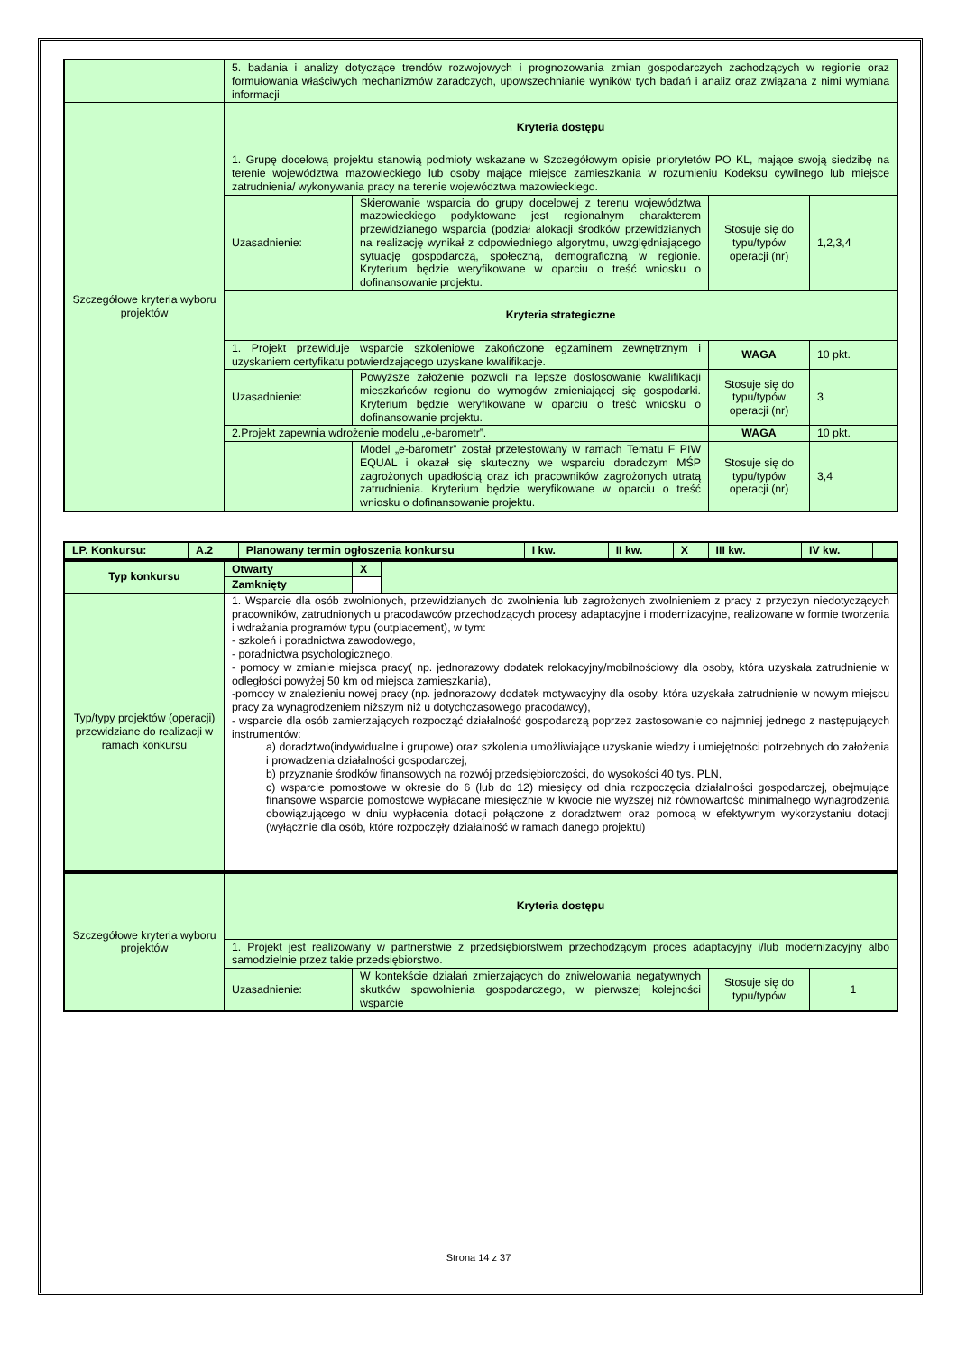| | 5. badania i analizy dotyczące trendów rozwojowych i prognozowania zmian gospodarczych zachodzących w regionie oraz formułowania właściwych mechanizmów zaradczych, upowszechnianie wyników tych badań i analiz oraz związana z nimi wymiana informacji | | | |
| Szczegółowe kryteria wyboru projektów | Kryteria dostępu | | | |
| | 1. Grupę docelową projektu stanowią podmioty wskazane w Szczegółowym opisie priorytetów PO KL, mające swoją siedzibę na terenie województwa mazowieckiego lub osoby mające miejsce zamieszkania w rozumieniu Kodeksu cywilnego lub miejsce zatrudnienia/ wykonywania pracy na terenie województwa mazowieckiego. | | | |
| | Uzasadnienie: | Skierowanie wsparcia do grupy docelowej z terenu województwa mazowieckiego podyktowane jest regionalnym charakterem przewidzianego wsparcia (podział alokacji środków przewidzianych na realizację wynikał z odpowiedniego algorytmu, uwzględniającego sytuację gospodarczą, społeczną, demograficzną w regionie. Kryterium będzie weryfikowane w oparciu o treść wniosku o dofinansowanie projektu. | Stosuje się do typu/typów operacji (nr) | 1,2,3,4 |
| | Kryteria strategiczne | | | |
| | 1. Projekt przewiduje wsparcie szkoleniowe zakończone egzaminem zewnętrznym i uzyskaniem certyfikatu potwierdzającego uzyskane kwalifikacje. | | WAGA | 10 pkt. |
| | Uzasadnienie: | Powyższe założenie pozwoli na lepsze dostosowanie kwalifikacji mieszkańców regionu do wymogów zmieniającej się gospodarki. Kryterium będzie weryfikowane w oparciu o treść wniosku o dofinansowanie projektu. | Stosuje się do typu/typów operacji (nr) | 3 |
| | 2.Projekt zapewnia wdrożenie modelu „e-barometr”. | | WAGA | 10 pkt. |
| | | Model „e-barometr” został przetestowany w ramach Tematu F PIW EQUAL i okazał się skuteczny we wsparciu doradczym MŚP zagrożonych upadłością oraz ich pracowników zagrożonych utratą zatrudnienia. Kryterium będzie weryfikowane w oparciu o treść wniosku o dofinansowanie projektu. | Stosuje się do typu/typów operacji (nr) | 3,4 |
| LP. Konkursu: | A.2 | Planowany termin ogłoszenia konkursu | I kw. | | II kw. | X | III kw. | | IV kw. | |
| Typ konkursu | Otwarty | X | |
| | Zamknięty | | |
| Typ/typy projektów (operacji) przewidziane do realizacji w ramach konkursu | 1. Wsparcie dla osób zwolnionych, przewidzianych do zwolnienia lub zagrożonych zwolnieniem z pracy z przyczyn niedotyczących pracowników, zatrudnionych u pracodawców przechodzących procesy adaptacyjne i modernizacyjne, realizowane w formie tworzenia i wdrażania programów typu (outplacement), w tym: - szkoleń i poradnictwa zawodowego, - poradnictwa psychologicznego, - pomocy w zmianie miejsca pracy( np. jednorazowy dodatek relokacyjny/mobilnościowy dla osoby, która uzyskała zatrudnienie w odległości powyżej 50 km od miejsca zamieszkania), -pomocy w znalezieniu nowej pracy (np. jednorazowy dodatek motywacyjny dla osoby, która uzyskała zatrudnienie w nowym miejscu pracy za wynagrodzeniem niższym niż u dotychczasowego pracodawcy), - wsparcie dla osób zamierzających rozpocząć działalność gospodarczą poprzez zastosowanie co najmniej jednego z następujących instrumentów: a) doradztwo(indywidualne i grupowe) oraz szkolenia umożliwiające uzyskanie wiedzy i umiejętności potrzebnych do założenia i prowadzenia działalności gospodarczej, b) przyznanie środków finansowych na rozwój przedsiębiorczości, do wysokości 40 tys. PLN, c) wsparcie pomostowe w okresie do 6 (lub do 12) miesięcy od dnia rozpoczęcia działalności gospodarczej, obejmujące finansowe wsparcie pomostowe wypłacane miesięcznie w kwocie nie wyższej niż równowartość minimalnego wynagrodzenia obowiązującego w dniu wypłacenia dotacji połączone z doradztwem oraz pomocą w efektywnym wykorzystaniu dotacji (wyłącznie dla osób, które rozpoczęły działalność w ramach danego projektu) | | |
| Szczegółowe kryteria wyboru projektów | Kryteria dostępu | | | |
| | 1. Projekt jest realizowany w partnerstwie z przedsiębiorstwem przechodzącym proces adaptacyjny i/lub modernizacyjny albo samodzielnie przez takie przedsiębiorstwo. | | | |
| | Uzasadnienie: | W kontekście działań zmierzających do zniwelowania negatywnych skutków spowolnienia gospodarczego, w pierwszej kolejności wsparcie | Stosuje się do typu/typów | 1 |
Strona 14 z 37